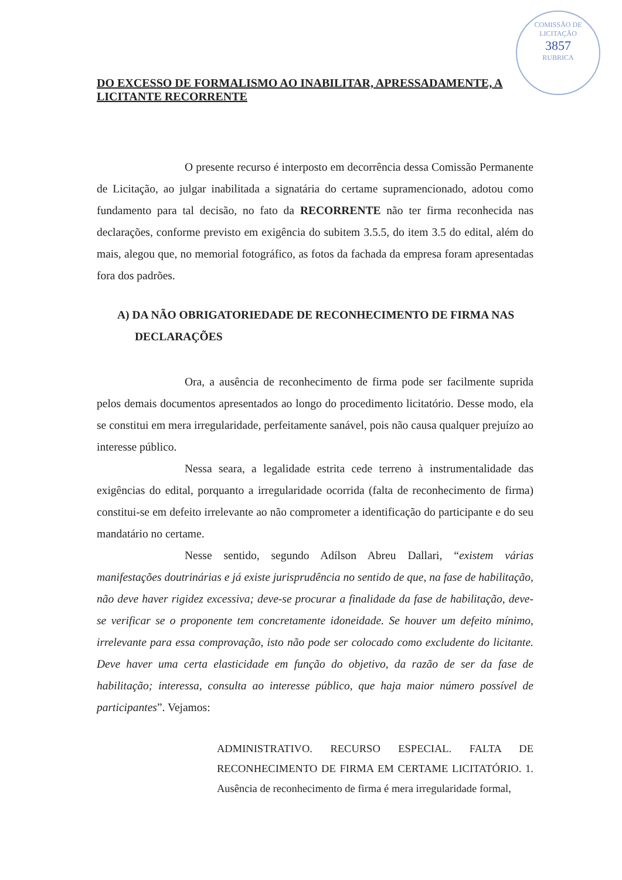COMISSÃO DE LICITAÇÃO
3857
RUBRICA
DO EXCESSO DE FORMALISMO AO INABILITAR, APRESSADAMENTE, A LICITANTE RECORRENTE
O presente recurso é interposto em decorrência dessa Comissão Permanente de Licitação, ao julgar inabilitada a signatária do certame supramencionado, adotou como fundamento para tal decisão, no fato da RECORRENTE não ter firma reconhecida nas declarações, conforme previsto em exigência do subitem 3.5.5, do item 3.5 do edital, além do mais, alegou que, no memorial fotográfico, as fotos da fachada da empresa foram apresentadas fora dos padrões.
A) DA NÃO OBRIGATORIEDADE DE RECONHECIMENTO DE FIRMA NAS DECLARAÇÕES
Ora, a ausência de reconhecimento de firma pode ser facilmente suprida pelos demais documentos apresentados ao longo do procedimento licitatório. Desse modo, ela se constitui em mera irregularidade, perfeitamente sanável, pois não causa qualquer prejuízo ao interesse público.
Nessa seara, a legalidade estrita cede terreno à instrumentalidade das exigências do edital, porquanto a irregularidade ocorrida (falta de reconhecimento de firma) constitui-se em defeito irrelevante ao não comprometer a identificação do participante e do seu mandatário no certame.
Nesse sentido, segundo Adílson Abreu Dallari, “existem várias manifestações doutrinárias e já existe jurisprudência no sentido de que, na fase de habilitação, não deve haver rigidez excessiva; deve-se procurar a finalidade da fase de habilitação, deve-se verificar se o proponente tem concretamente idoneidade. Se houver um defeito mínimo, irrelevante para essa comprovação, isto não pode ser colocado como excludente do licitante. Deve haver uma certa elasticidade em função do objetivo, da razão de ser da fase de habilitação; interessa, consulta ao interesse público, que haja maior número possível de participantes”. Vejamos:
ADMINISTRATIVO. RECURSO ESPECIAL. FALTA DE RECONHECIMENTO DE FIRMA EM CERTAME LICITATÓRIO. 1. Ausência de reconhecimento de firma é mera irregularidade formal,